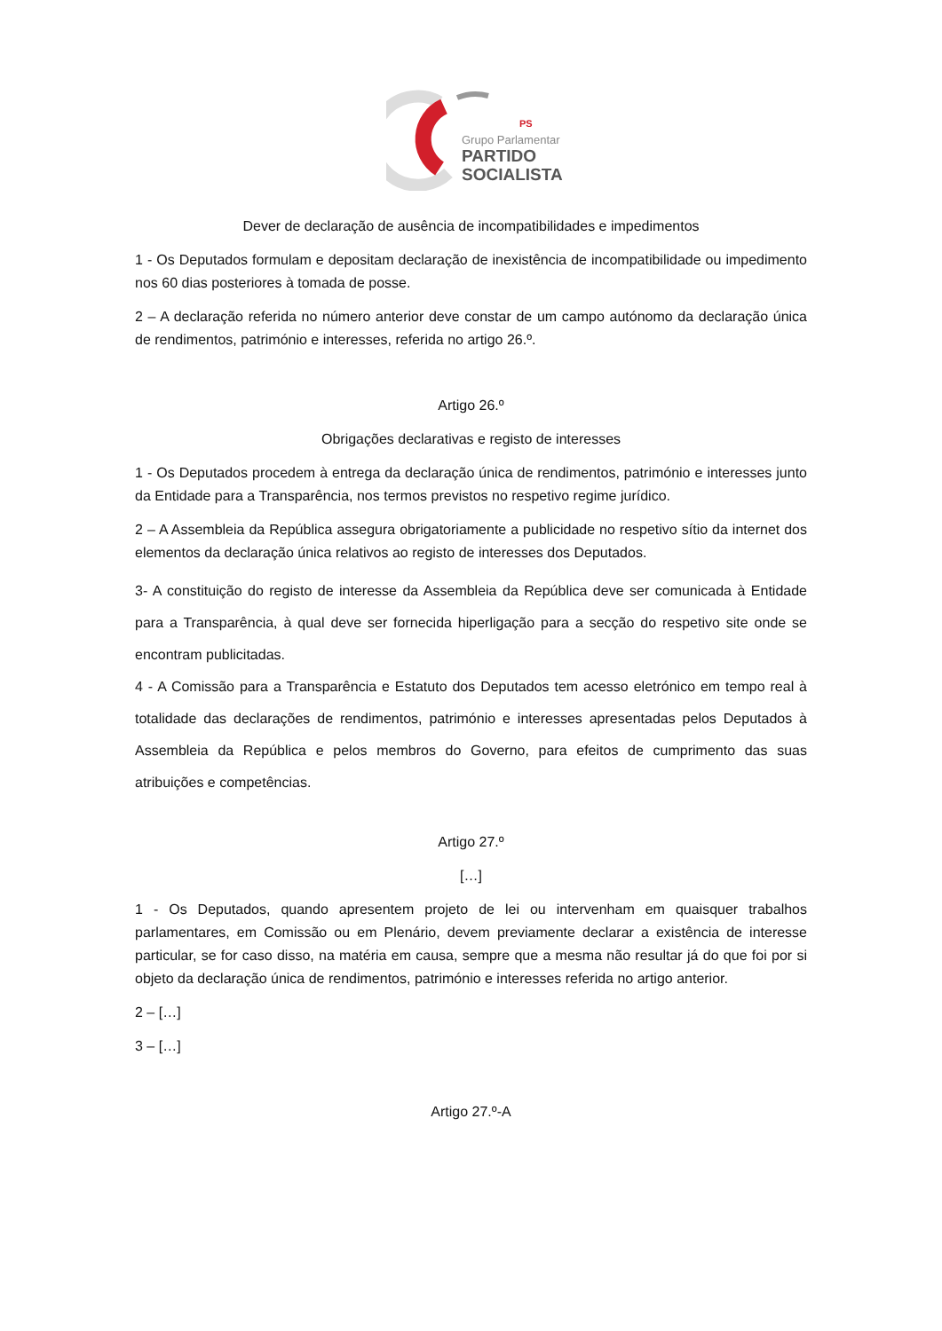PS
Grupo Parlamentar
PARTIDO
SOCIALISTA
Dever de declaração de ausência de incompatibilidades e impedimentos
1 - Os Deputados formulam e depositam declaração de inexistência de incompatibilidade ou impedimento nos 60 dias posteriores à tomada de posse.
2 – A declaração referida no número anterior deve constar de um campo autónomo da declaração única de rendimentos, património e interesses, referida no artigo 26.º.
Artigo 26.º
Obrigações declarativas e registo de interesses
1 - Os Deputados procedem à entrega da declaração única de rendimentos, património e interesses junto da Entidade para a Transparência, nos termos previstos no respetivo regime jurídico.
2 – A Assembleia da República assegura obrigatoriamente a publicidade no respetivo sítio da internet dos elementos da declaração única relativos ao registo de interesses dos Deputados.
3- A constituição do registo de interesse da Assembleia da República deve ser comunicada à Entidade para a Transparência, à qual deve ser fornecida hiperligação para a secção do respetivo site onde se encontram publicitadas.
4 - A Comissão para a Transparência e Estatuto dos Deputados tem acesso eletrónico em tempo real à totalidade das declarações de rendimentos, património e interesses apresentadas pelos Deputados à Assembleia da República e pelos membros do Governo, para efeitos de cumprimento das suas atribuições e competências.
Artigo 27.º
[…]
1 - Os Deputados, quando apresentem projeto de lei ou intervenham em quaisquer trabalhos parlamentares, em Comissão ou em Plenário, devem previamente declarar a existência de interesse particular, se for caso disso, na matéria em causa, sempre que a mesma não resultar já do que foi por si objeto da declaração única de rendimentos, património e interesses referida no artigo anterior.
2 – […]
3 – […]
Artigo 27.º-A